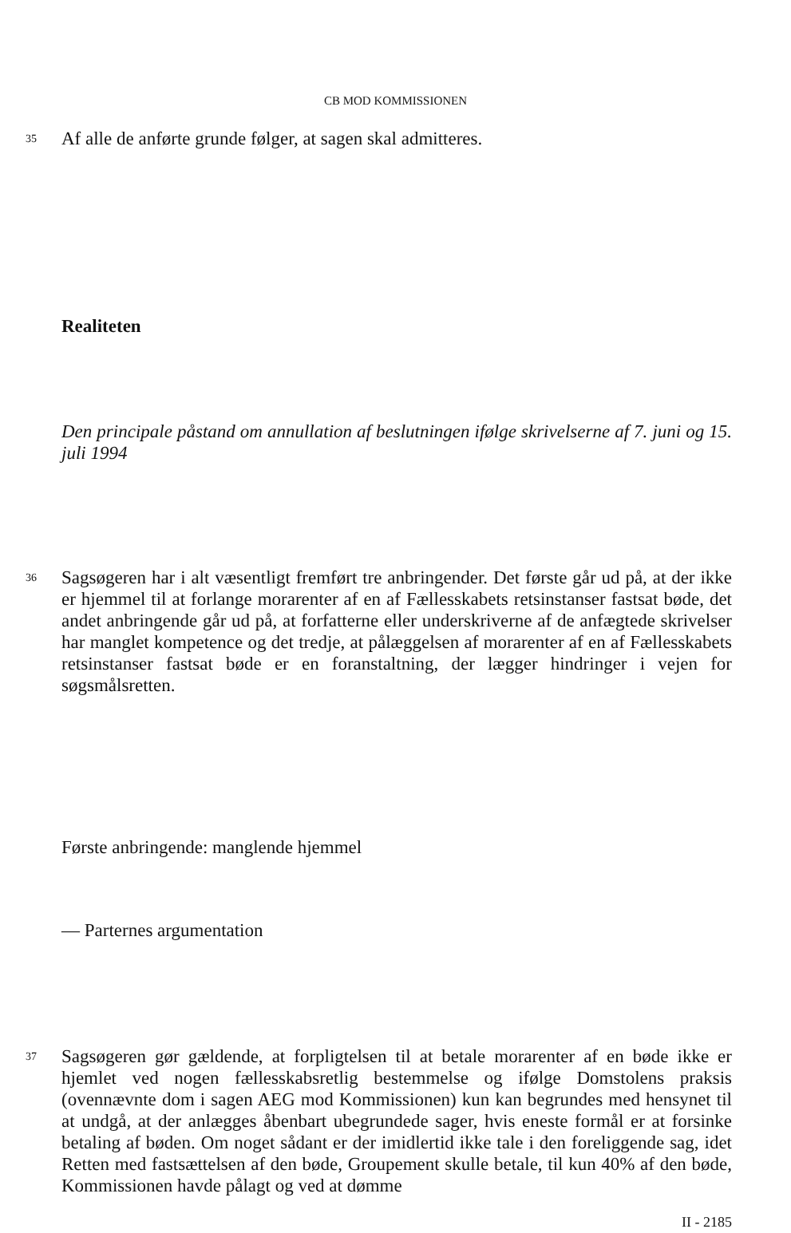CB MOD KOMMISSIONEN
35 Af alle de anførte grunde følger, at sagen skal admitteres.
Realiteten
Den principale påstand om annullation af beslutningen ifølge skrivelserne af 7. juni og 15. juli 1994
36 Sagsøgeren har i alt væsentligt fremført tre anbringender. Det første går ud på, at der ikke er hjemmel til at forlange morarenter af en af Fællesskabets retsinstanser fastsat bøde, det andet anbringende går ud på, at forfatterne eller underskriverne af de anfægtede skrivelser har manglet kompetence og det tredje, at pålæggelsen af morarenter af en af Fællesskabets retsinstanser fastsat bøde er en foranstaltning, der lægger hindringer i vejen for søgsmålsretten.
Første anbringende: manglende hjemmel
— Parternes argumentation
37 Sagsøgeren gør gældende, at forpligtelsen til at betale morarenter af en bøde ikke er hjemlet ved nogen fællesskabsretlig bestemmelse og ifølge Domstolens praksis (ovennævnte dom i sagen AEG mod Kommissionen) kun kan begrundes med hensynet til at undgå, at der anlægges åbenbart ubegrundede sager, hvis eneste formål er at forsinke betaling af bøden. Om noget sådant er der imidlertid ikke tale i den foreliggende sag, idet Retten med fastsættelsen af den bøde, Groupement skulle betale, til kun 40% af den bøde, Kommissionen havde pålagt og ved at dømme
II - 2185